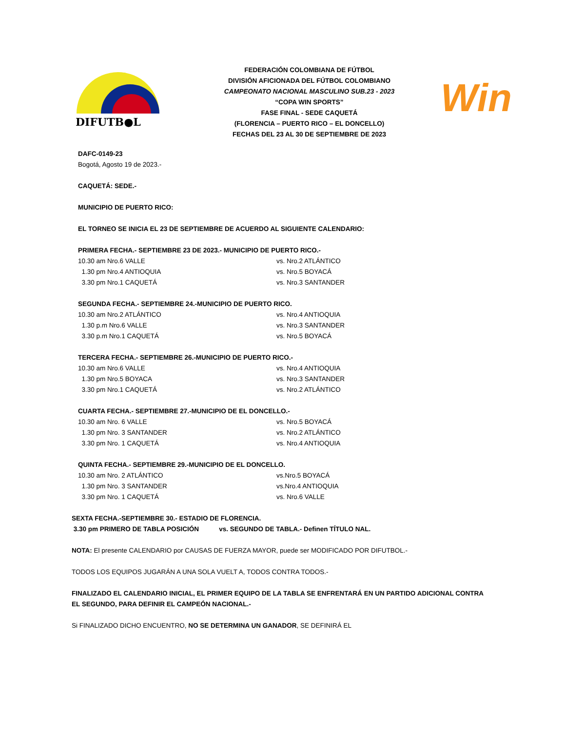DIFUTB●L
FEDERACIÓN COLOMBIANA DE FÚTBOL
DIVISIÓN AFICIONADA DEL FÚTBOL COLOMBIANO
CAMPEONATO NACIONAL MASCULINO SUB.23 - 2023
“COPA WIN SPORTS”
FASE FINAL - SEDE CAQUETÁ
(FLORENCIA – PUERTO RICO – EL DONCELLO)
FECHAS DEL 23 AL 30 DE SEPTIEMBRE DE 2023
Win
DAFC-0149-23
Bogotá, Agosto 19 de 2023.-
CAQUETÁ: SEDE.-
MUNICIPIO DE PUERTO RICO:
EL TORNEO SE INICIA EL 23 DE SEPTIEMBRE DE ACUERDO AL SIGUIENTE CALENDARIO:
PRIMERA FECHA.- SEPTIEMBRE 23 DE 2023.- MUNICIPIO DE PUERTO RICO.-
10.30 am Nro.6 VALLE vs. Nro.2 ATLÁNTICO
1.30 pm Nro.4 ANTIOQUIA vs. Nro.5 BOYACÁ
3.30 pm Nro.1 CAQUETÁ vs. Nro.3 SANTANDER
SEGUNDA FECHA.- SEPTIEMBRE 24.-MUNICIPIO DE PUERTO RICO.
10.30 am Nro.2 ATLÁNTICO vs. Nro.4 ANTIOQUIA
1.30 p.m Nro.6 VALLE vs. Nro.3 SANTANDER
3.30 p.m Nro.1 CAQUETÁ vs. Nro.5 BOYACÁ
TERCERA FECHA.- SEPTIEMBRE 26.-MUNICIPIO DE PUERTO RICO.-
10.30 am Nro.6 VALLE vs. Nro.4 ANTIOQUIA
1.30 pm Nro.5 BOYACA vs. Nro.3 SANTANDER
3.30 pm Nro.1 CAQUETÁ vs. Nro.2 ATLÁNTICO
CUARTA FECHA.- SEPTIEMBRE 27.-MUNICIPIO DE EL DONCELLO.-
10.30 am Nro. 6 VALLE vs. Nro.5 BOYACÁ
1.30 pm Nro. 3 SANTANDER vs. Nro.2 ATLÁNTICO
3.30 pm Nro. 1 CAQUETÁ vs. Nro.4 ANTIOQUIA
QUINTA FECHA.- SEPTIEMBRE 29.-MUNICIPIO DE EL DONCELLO.
10.30 am Nro. 2 ATLÁNTICO vs.Nro.5 BOYACÁ
1.30 pm Nro. 3 SANTANDER vs.Nro.4 ANTIOQUIA
3.30 pm Nro. 1 CAQUETÁ vs. Nro.6 VALLE
SEXTA FECHA.-SEPTIEMBRE 30.- ESTADIO DE FLORENCIA.
3.30 pm PRIMERO DE TABLA POSICIÓN vs. SEGUNDO DE TABLA.- Definen TÍTULO NAL.
NOTA: El presente CALENDARIO por CAUSAS DE FUERZA MAYOR, puede ser MODIFICADO POR DIFUTBOL.-
TODOS LOS EQUIPOS JUGARÁN A UNA SOLA VUELT A, TODOS CONTRA TODOS.-
FINALIZADO EL CALENDARIO INICIAL, EL PRIMER EQUIPO DE LA TABLA SE ENFRENTARÁ EN UN PARTIDO ADICIONAL CONTRA EL SEGUNDO, PARA DEFINIR EL CAMPEÓN NACIONAL.-
Si FINALIZADO DICHO ENCUENTRO, NO SE DETERMINA UN GANADOR, SE DEFINIRÁ EL